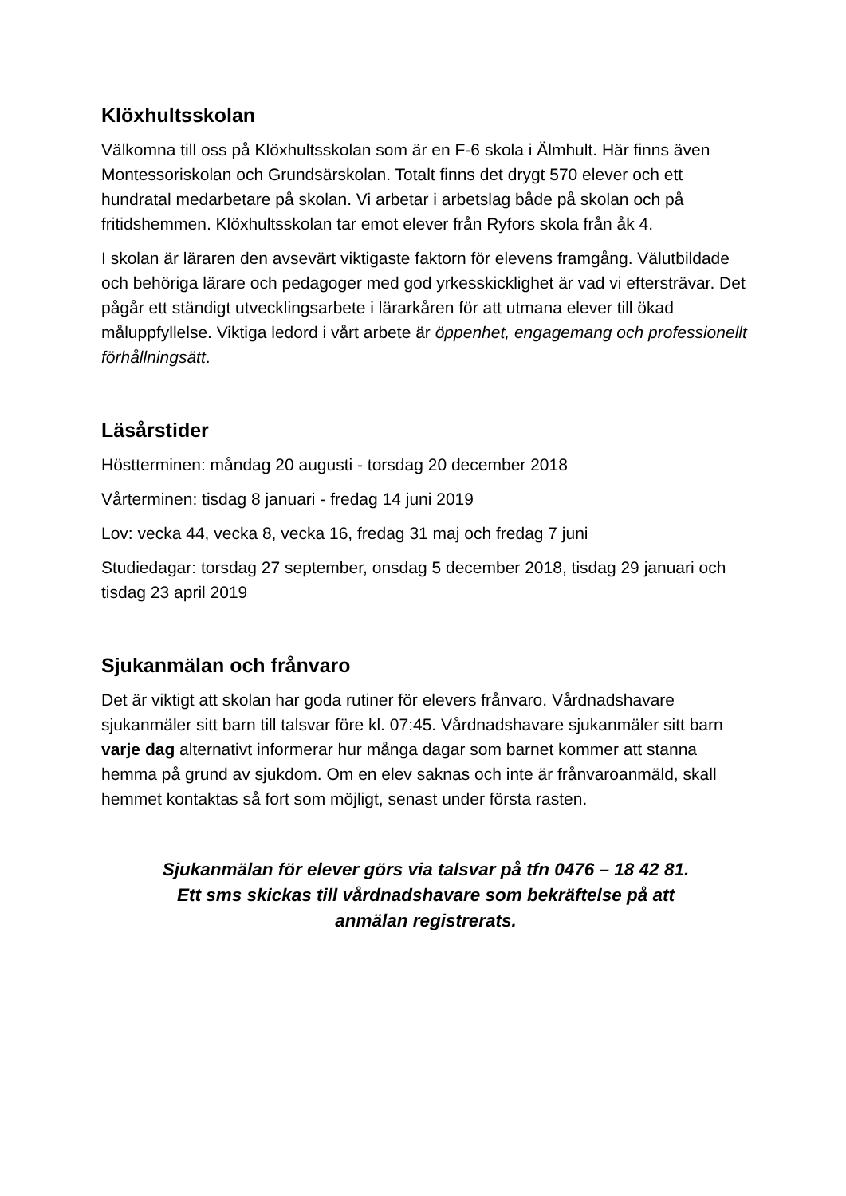Klöxhultsskolan
Välkomna till oss på Klöxhultsskolan som är en F-6 skola i Älmhult. Här finns även Montessoriskolan och Grundsärskolan. Totalt finns det drygt 570 elever och ett hundratal medarbetare på skolan. Vi arbetar i arbetslag både på skolan och på fritidshemmen. Klöxhultsskolan tar emot elever från Ryfors skola från åk 4.
I skolan är läraren den avsevärt viktigaste faktorn för elevens framgång. Välutbildade och behöriga lärare och pedagoger med god yrkesskicklighet är vad vi eftersträvar. Det pågår ett ständigt utvecklingsarbete i lärarkåren för att utmana elever till ökad måluppfyllelse. Viktiga ledord i vårt arbete är öppenhet, engagemang och professionellt förhållningsätt.
Läsårstider
Höstterminen: måndag 20 augusti - torsdag 20 december 2018
Vårterminen: tisdag 8 januari - fredag 14 juni 2019
Lov: vecka 44, vecka 8, vecka 16, fredag 31 maj och fredag 7 juni
Studiedagar: torsdag 27 september, onsdag 5 december 2018, tisdag 29 januari och tisdag 23 april 2019
Sjukanmälan och frånvaro
Det är viktigt att skolan har goda rutiner för elevers frånvaro. Vårdnadshavare sjukanmäler sitt barn till talsvar före kl. 07:45. Vårdnadshavare sjukanmäler sitt barn varje dag alternativt informerar hur många dagar som barnet kommer att stanna hemma på grund av sjukdom. Om en elev saknas och inte är frånvaroanmäld, skall hemmet kontaktas så fort som möjligt, senast under första rasten.
Sjukanmälan för elever görs via talsvar på tfn 0476 – 18 42 81.
Ett sms skickas till vårdnadshavare som bekräftelse på att
anmälan registrerats.